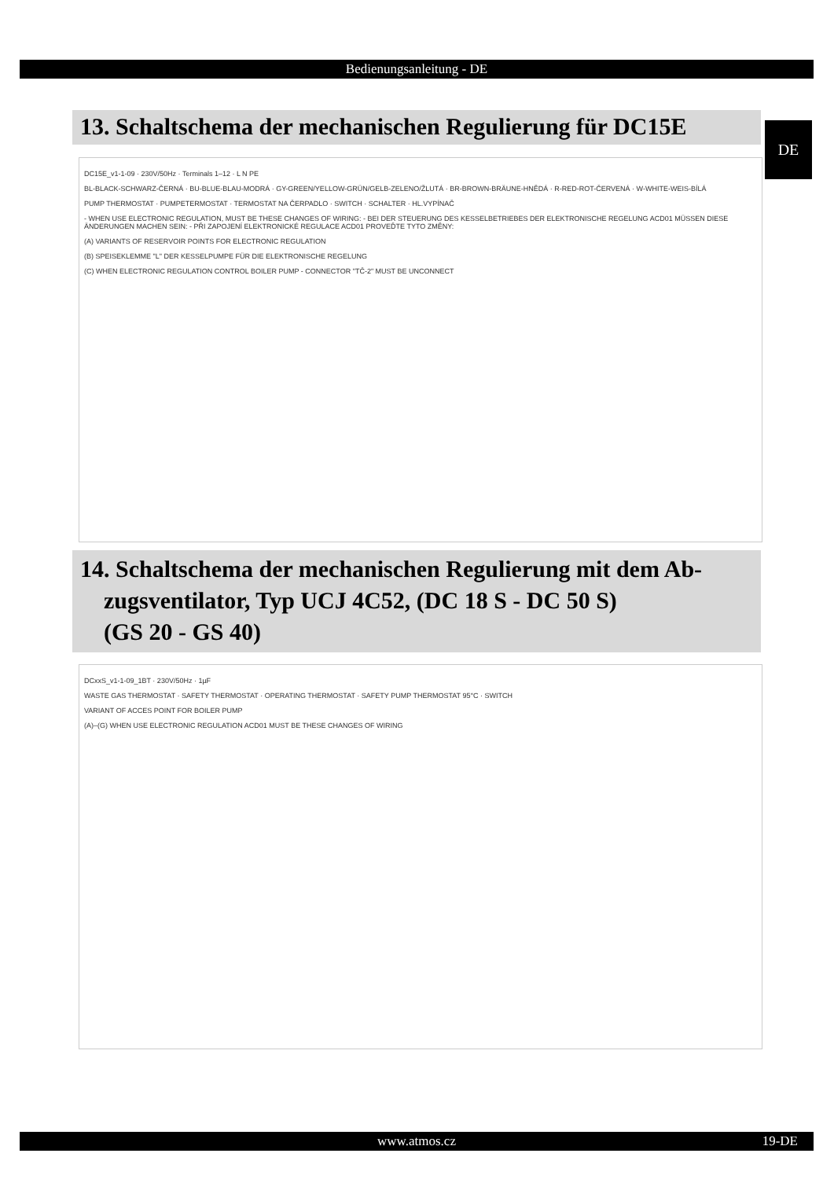Bedienungsanleitung - DE
13. Schaltschema der mechanischen Regulierung für DC15E
DE
DC15E_v1-1-09 · 230V/50Hz · Terminals 1–12 · L N PE
BL-BLACK-SCHWARZ-ČERNÁ · BU-BLUE-BLAU-MODRÁ · GY-GREEN/YELLOW-GRÜN/GELB-ZELENO/ŽLUTÁ · BR-BROWN-BRÄUNE-HNĚDÁ · R-RED-ROT-ČERVENÁ · W-WHITE-WEIS-BÍLÁ
PUMP THERMOSTAT · PUMPETERMOSTAT · TERMOSTAT NA ČERPADLO · SWITCH · SCHALTER · HL.VYPÍNAČ
- WHEN USE ELECTRONIC REGULATION, MUST BE THESE CHANGES OF WIRING: - BEI DER STEUERUNG DES KESSELBETRIEBES DER ELEKTRONISCHE REGELUNG ACD01 MÜSSEN DIESE ÄNDERUNGEN MACHEN SEIN: - PŘI ZAPOJENÍ ELEKTRONICKÉ REGULACE ACD01 PROVEĎTE TYTO ZMĚNY:
(A) VARIANTS OF RESERVOIR POINTS FOR ELECTRONIC REGULATION
(B) SPEISEKLEMME "L" DER KESSELPUMPE FÜR DIE ELEKTRONISCHE REGELUNG
(C) WHEN ELECTRONIC REGULATION CONTROL BOILER PUMP - CONNECTOR "TČ-2" MUST BE UNCONNECT
14. Schaltschema der mechanischen Regulierung mit dem Ab-
zugsventilator, Typ UCJ 4C52, (DC 18 S - DC 50 S)
(GS 20 - GS 40)
DCxxS_v1-1-09_1BT · 230V/50Hz · 1µF
WASTE GAS THERMOSTAT · SAFETY THERMOSTAT · OPERATING THERMOSTAT · SAFETY PUMP THERMOSTAT 95°C · SWITCH
VARIANT OF ACCES POINT FOR BOILER PUMP
(A)–(G) WHEN USE ELECTRONIC REGULATION ACD01 MUST BE THESE CHANGES OF WIRING
www.atmos.cz 19-DE